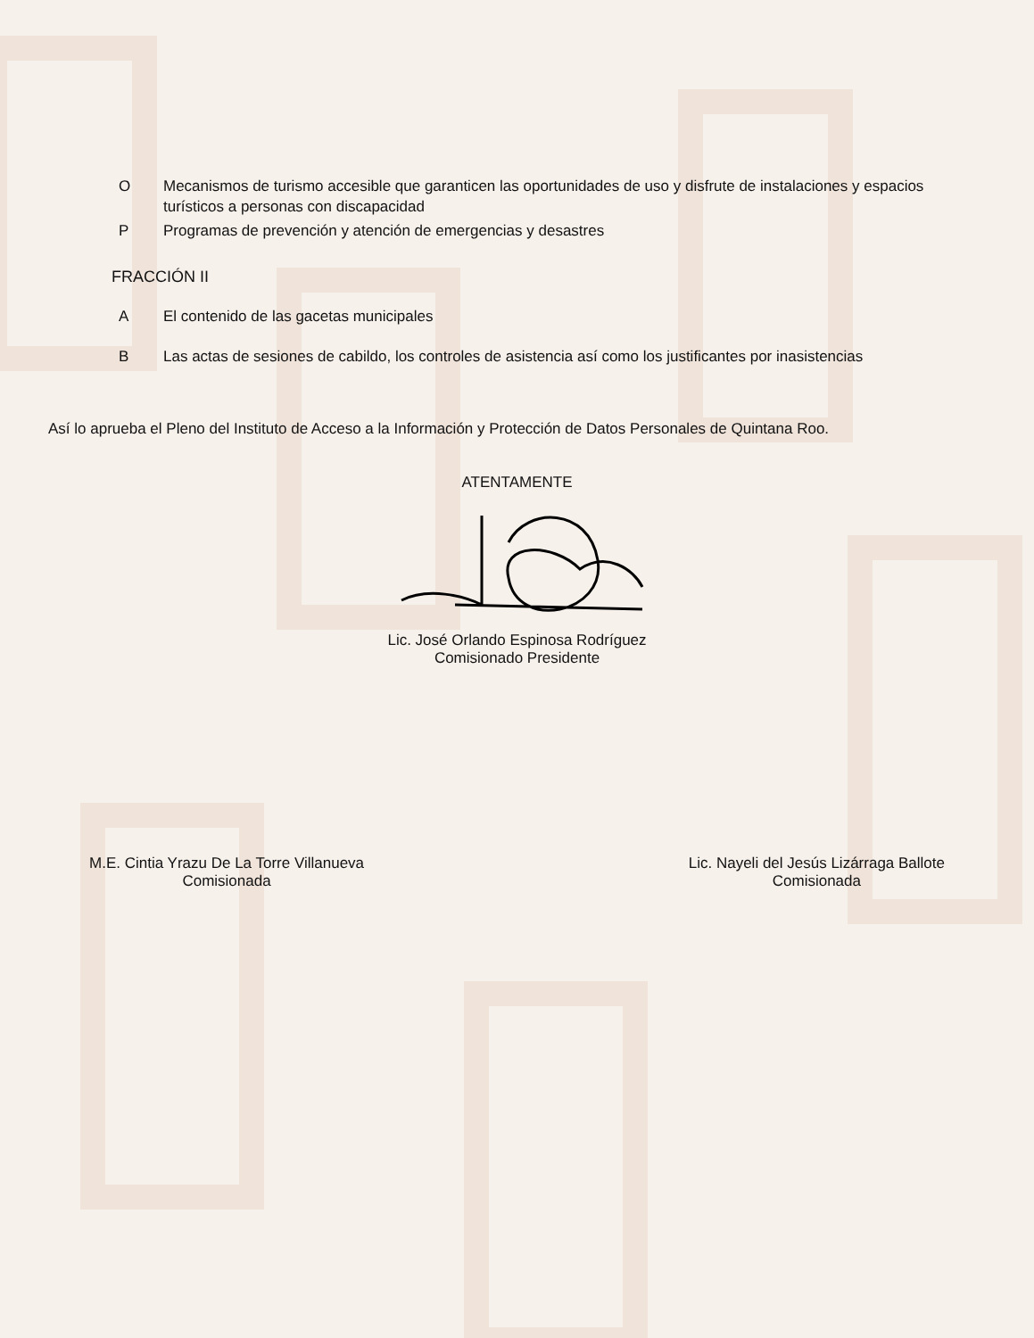O Mecanismos de turismo accesible que garanticen las oportunidades de uso y disfrute de instalaciones y espacios turísticos a personas con discapacidad
P Programas de prevención y atención de emergencias y desastres
FRACCIÓN II
A El contenido de las gacetas municipales
B Las actas de sesiones de cabildo, los controles de asistencia así como los justificantes por inasistencias
Así lo aprueba el Pleno del Instituto de Acceso a la Información y Protección de Datos Personales de Quintana Roo.
ATENTAMENTE
Lic. José Orlando Espinosa Rodríguez
Comisionado Presidente
M.E. Cintia Yrazu De La Torre Villanueva
Comisionada
Lic. Nayeli del Jesús Lizárraga Ballote
Comisionada